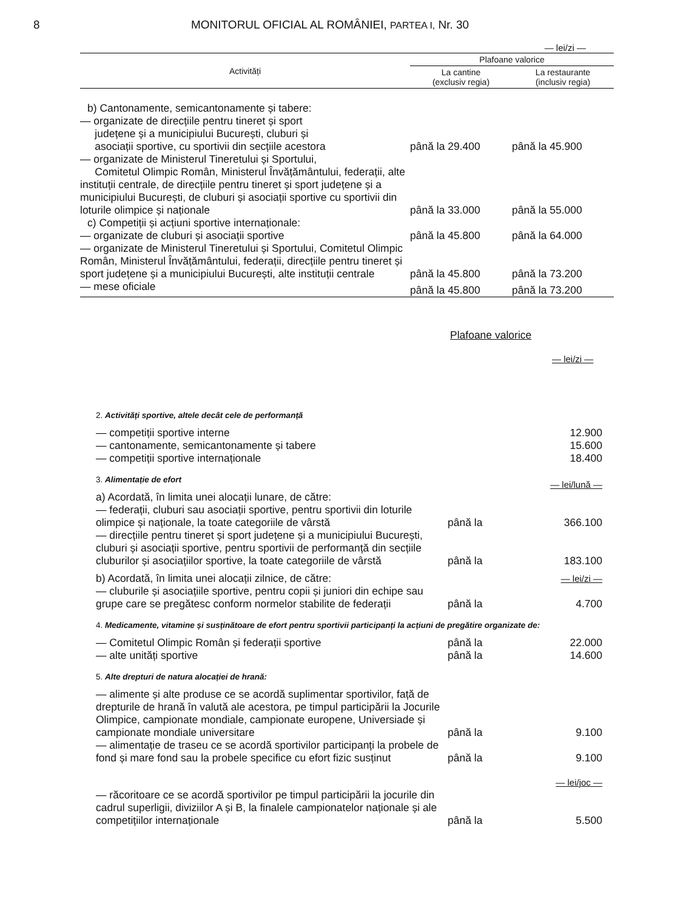8 MONITORUL OFICIAL AL ROMÂNIEI, PARTEA I, Nr. 30
— lei/zi —
| Activități | Plafoane valorice | |
| --- | --- | --- |
| | La cantine (exclusiv regia) | La restaurante (inclusiv regia) |
| b) Cantonamente, semicantonamente și tabere: | | |
| — organizate de direcțiile pentru tineret și sport județene și a municipiului București, cluburi și asociații sportive, cu sportivii din secțiile acestora | până la 29.400 | până la 45.900 |
| — organizate de Ministerul Tineretului și Sportului, Comitetul Olimpic Român, Ministerul Învățământului, federații, alte instituții centrale, de direcțiile pentru tineret și sport județene și a municipiului București, de cluburi și asociații sportive cu sportivii din loturile olimpice și naționale | până la 33.000 | până la 55.000 |
| c) Competiții și acțiuni sportive internaționale: | | |
| — organizate de cluburi și asociații sportive | până la 45.800 | până la 64.000 |
| — organizate de Ministerul Tineretului și Sportului, Comitetul Olimpic Român, Ministerul Învățământului, federații, direcțiile pentru tineret și sport județene și a municipiului București, alte instituții centrale | până la 45.800 | până la 73.200 |
| — mese oficiale | până la 45.800 | până la 73.200 |
Plafoane valorice
— lei/zi —
| 2. Activități sportive, altele decât cele de performanță | | |
| — competiții sportive interne | | 12.900 |
| — cantonamente, semicantonamente și tabere | | 15.600 |
| — competiții sportive internaționale | | 18.400 |
| 3. Alimentație de efort | | — lei/lună — |
| a) Acordată, în limita unei alocații lunare, de către: | | |
| — federații, cluburi sau asociații sportive, pentru sportivii din loturile olimpice și naționale, la toate categoriile de vârstă | până la | 366.100 |
| — direcțiile pentru tineret și sport județene și a municipiului București, cluburi și asociații sportive, pentru sportivii de performanță din secțiile cluburilor și asociațiilor sportive, la toate categoriile de vârstă | până la | 183.100 |
| b) Acordată, în limita unei alocații zilnice, de către: | | — lei/zi — |
| — cluburile și asociațiile sportive, pentru copii și juniori din echipe sau grupe care se pregătesc conform normelor stabilite de federații | până la | 4.700 |
| 4. Medicamente, vitamine și susținătoare de efort pentru sportivii participanți la acțiuni de pregătire organizate de: | | |
| — Comitetul Olimpic Român și federații sportive | până la | 22.000 |
| — alte unități sportive | până la | 14.600 |
| 5. Alte drepturi de natura alocației de hrană: | | |
| — alimente și alte produse ce se acordă suplimentar sportivilor, față de drepturile de hrană în valută ale acestora, pe timpul participării la Jocurile Olimpice, campionate mondiale, campionate europene, Universiade și campionate mondiale universitare | până la | 9.100 |
| — alimentație de traseu ce se acordă sportivilor participanți la probele de fond și mare fond sau la probele specifice cu efort fizic susținut | până la | 9.100 |
| | | — lei/joc — |
| — răcoritoare ce se acordă sportivilor pe timpul participării la jocurile din cadrul superligii, diviziilor A și B, la finalele campionatelor naționale și ale competițiilor internaționale | până la | 5.500 |